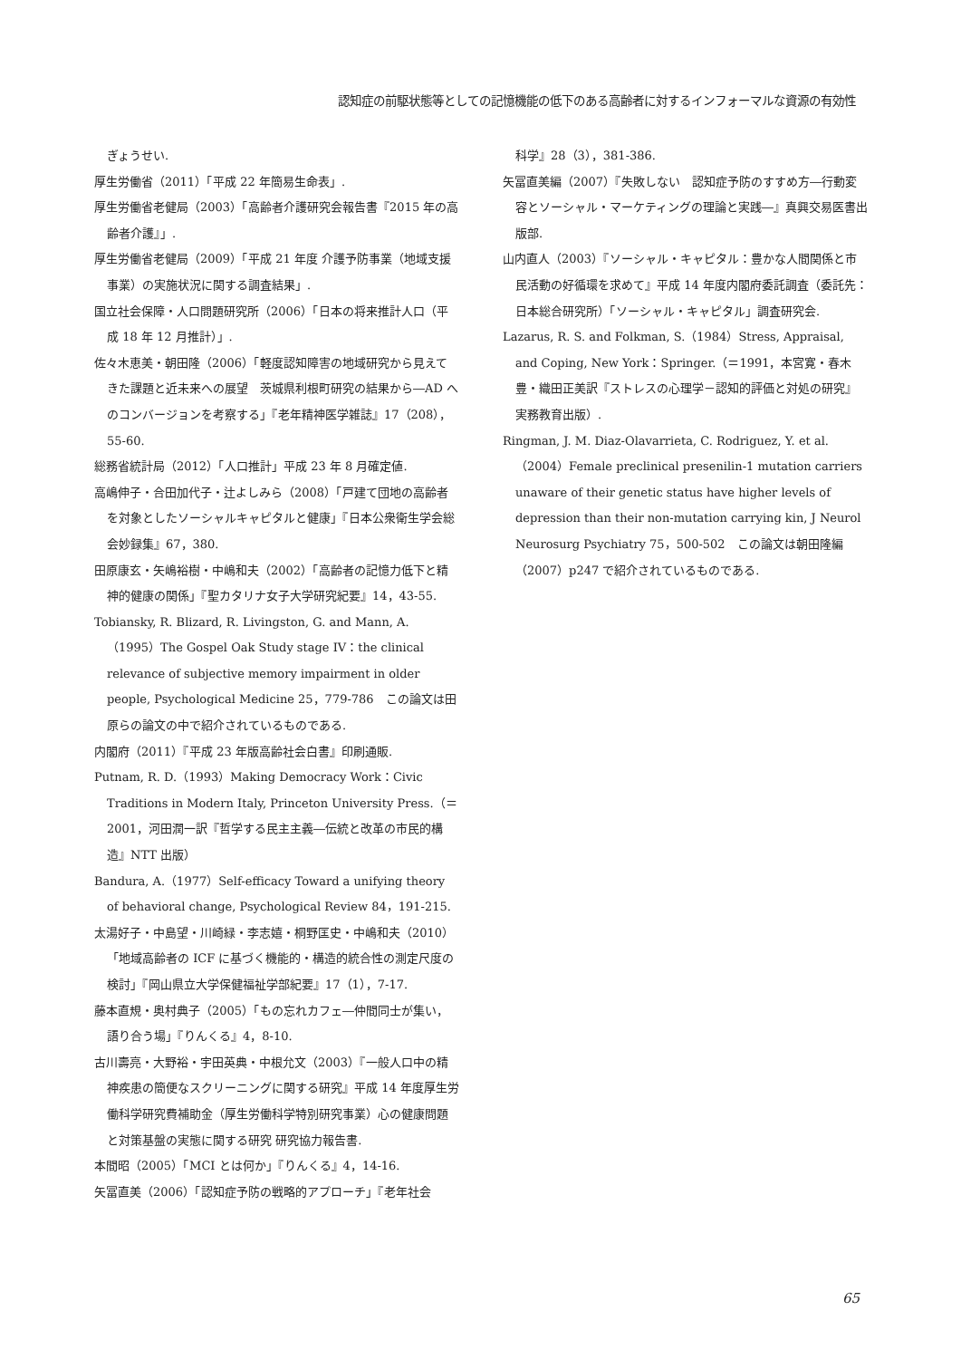認知症の前駆状態等としての記憶機能の低下のある高齢者に対するインフォーマルな資源の有効性
ぎょうせい.
厚生労働省（2011）「平成 22 年簡易生命表」.
厚生労働省老健局（2003）「高齢者介護研究会報告書『2015 年の高齢者介護』」.
厚生労働省老健局（2009）「平成 21 年度 介護予防事業（地域支援事業）の実施状況に関する調査結果」.
国立社会保障・人口問題研究所（2006）「日本の将来推計人口（平成 18 年 12 月推計）」.
佐々木恵美・朝田隆（2006）「軽度認知障害の地域研究から見えてきた課題と近未来への展望　茨城県利根町研究の結果から―AD へのコンバージョンを考察する」『老年精神医学雑誌』17（208），55-60.
総務省統計局（2012）「人口推計」平成 23 年 8 月確定値.
高嶋伸子・合田加代子・辻よしみら（2008）「戸建て団地の高齢者を対象としたソーシャルキャピタルと健康」『日本公衆衛生学会総会妙録集』67，380.
田原康玄・矢嶋裕樹・中嶋和夫（2002）「高齢者の記憶力低下と精神的健康の関係」『聖カタリナ女子大学研究紀要』14，43-55.
Tobiansky, R. Blizard, R. Livingston, G. and Mann, A.（1995）The Gospel Oak Study stage IV：the clinical relevance of subjective memory impairment in older people, Psychological Medicine 25，779-786　この論文は田原らの論文の中で紹介されているものである.
内閣府（2011）『平成 23 年版高齢社会白書』印刷通販.
Putnam, R. D.（1993）Making Democracy Work：Civic Traditions in Modern Italy, Princeton University Press.（＝2001，河田潤一訳『哲学する民主主義―伝統と改革の市民的構造』NTT 出版）
Bandura, A.（1977）Self-efficacy Toward a unifying theory of behavioral change, Psychological Review 84，191-215.
太湯好子・中島望・川崎緑・李志嬉・桐野匡史・中嶋和夫（2010）「地域高齢者の ICF に基づく機能的・構造的統合性の測定尺度の検討」『岡山県立大学保健福祉学部紀要』17（1），7-17.
藤本直規・奥村典子（2005）「もの忘れカフェ―仲間同士が集い，語り合う場」『りんくる』4，8-10.
古川壽亮・大野裕・宇田英典・中根允文（2003）『一般人口中の精神疾患の簡便なスクリーニングに関する研究』平成 14 年度厚生労働科学研究費補助金（厚生労働科学特別研究事業）心の健康問題と対策基盤の実態に関する研究 研究協力報告書.
本間昭（2005）「MCI とは何か」『りんくる』4，14-16.
矢冨直美（2006）「認知症予防の戦略的アプローチ」『老年社会
科学』28（3），381-386.
矢冨直美編（2007）『失敗しない　認知症予防のすすめ方―行動変容とソーシャル・マーケティングの理論と実践―』真興交易医書出版部.
山内直人（2003）『ソーシャル・キャピタル：豊かな人間関係と市民活動の好循環を求めて』平成 14 年度内閣府委託調査（委託先：日本総合研究所）「ソーシャル・キャピタル」調査研究会.
Lazarus, R. S. and Folkman, S.（1984）Stress, Appraisal, and Coping, New York：Springer.（＝1991，本宮寛・春木豊・織田正美訳『ストレスの心理学－認知的評価と対処の研究』実務教育出版）.
Ringman, J. M. Diaz-Olavarrieta, C. Rodriguez, Y. et al.（2004）Female preclinical presenilin-1 mutation carriers unaware of their genetic status have higher levels of depression than their non-mutation carrying kin, J Neurol Neurosurg Psychiatry 75，500-502　この論文は朝田隆編（2007）p247 で紹介されているものである.
65